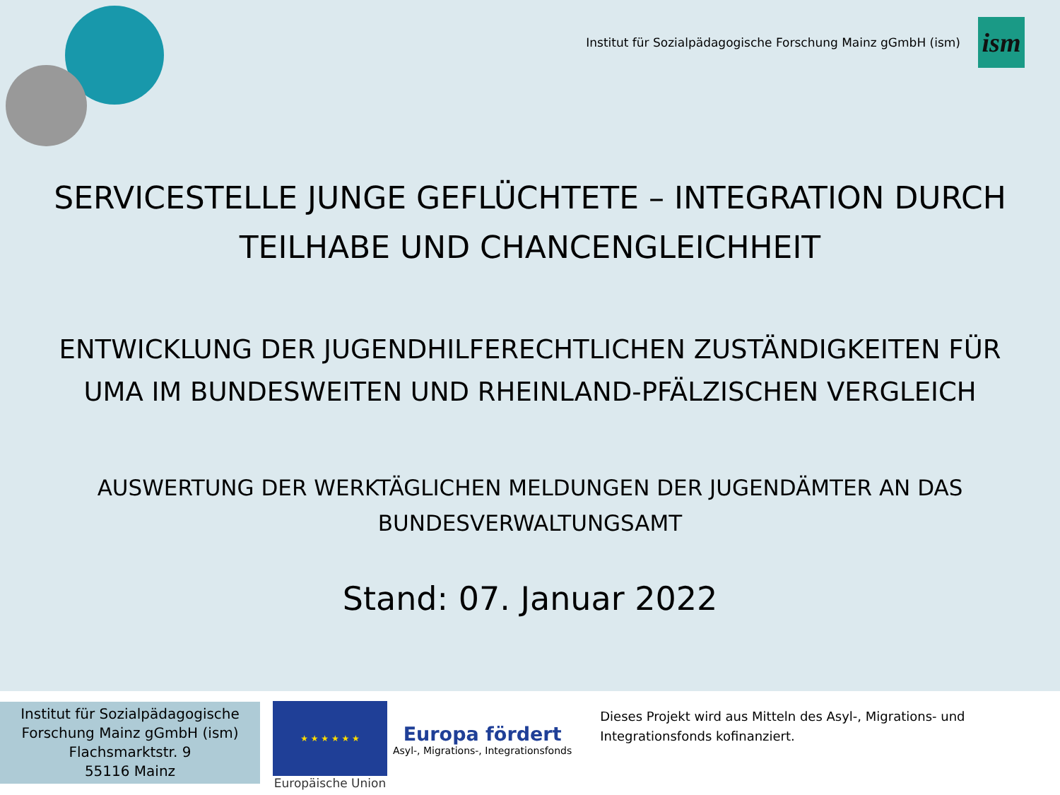Institut für Sozialpädagogische Forschung Mainz gGmbH (ism)
ism
SERVICESTELLE JUNGE GEFLÜCHTETE – INTEGRATION DURCH
TEILHABE UND CHANCENGLEICHHEIT
ENTWICKLUNG DER JUGENDHILFERECHTLICHEN ZUSTÄNDIGKEITEN FÜR
UMA IM BUNDESWEITEN UND RHEINLAND-PFÄLZISCHEN VERGLEICH
AUSWERTUNG DER WERKTÄGLICHEN MELDUNGEN DER JUGENDÄMTER AN DAS
BUNDESVERWALTUNGSAMT
Stand: 07. Januar 2022
Institut für Sozialpädagogische
Forschung Mainz gGmbH (ism)
Flachsmarktstr. 9
55116 Mainz
★ ★ ★ ★ ★ ★
Europäische Union
Europa fördert
Asyl-, Migrations-, Integrationsfonds
Dieses Projekt wird aus Mitteln des Asyl-, Migrations- und
Integrationsfonds kofinanziert.